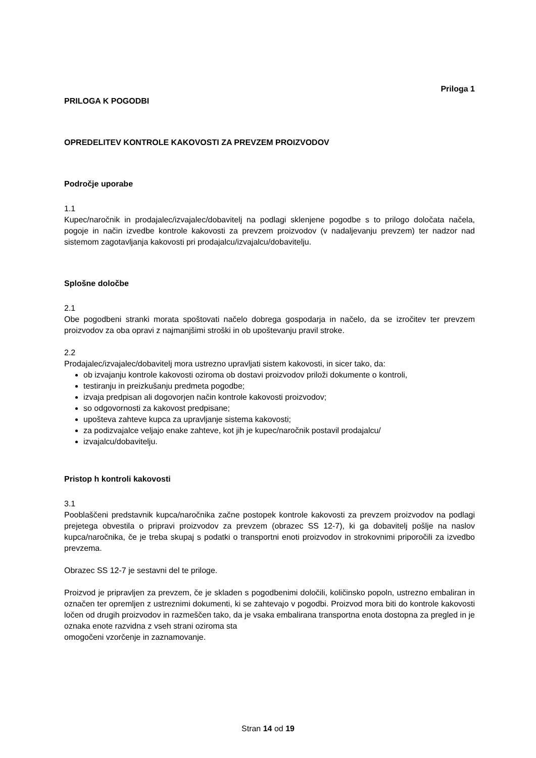Priloga 1
PRILOGA K POGODBI
OPREDELITEV KONTROLE KAKOVOSTI ZA PREVZEM PROIZVODOV
Področje uporabe
1.1
Kupec/naročnik in prodajalec/izvajalec/dobavitelj na podlagi sklenjene pogodbe s to prilogo določata načela, pogoje in način izvedbe kontrole kakovosti za prevzem proizvodov (v nadaljevanju prevzem) ter nadzor nad sistemom zagotavljanja kakovosti pri prodajalcu/izvajalcu/dobavitelju.
Splošne določbe
2.1
Obe pogodbeni stranki morata spoštovati načelo dobrega gospodarja in načelo, da se izročitev ter prevzem proizvodov za oba opravi z najmanjšimi stroški in ob upoštevanju pravil stroke.
2.2
Prodajalec/izvajalec/dobavitelj mora ustrezno upravljati sistem kakovosti, in sicer tako, da:
ob izvajanju kontrole kakovosti oziroma ob dostavi proizvodov priloži dokumente o kontroli,
testiranju in preizkušanju predmeta pogodbe;
izvaja predpisan ali dogovorjen način kontrole kakovosti proizvodov;
so odgovornosti za kakovost predpisane;
upošteva zahteve kupca za upravljanje sistema kakovosti;
za podizvajalce veljajo enake zahteve, kot jih je kupec/naročnik postavil prodajalcu/
izvajalcu/dobavitelju.
Pristop h kontroli kakovosti
3.1
Pooblaščeni predstavnik kupca/naročnika začne postopek kontrole kakovosti za prevzem proizvodov na podlagi prejetega obvestila o pripravi proizvodov za prevzem (obrazec SS 12-7), ki ga dobavitelj pošlje na naslov kupca/naročnika, če je treba skupaj s podatki o transportni enoti proizvodov in strokovnimi priporočili za izvedbo prevzema.
Obrazec SS 12-7 je sestavni del te priloge.
Proizvod je pripravljen za prevzem, če je skladen s pogodbenimi določili, količinsko popoln, ustrezno embaliran in označen ter opremljen z ustreznimi dokumenti, ki se zahtevajo v pogodbi. Proizvod mora biti do kontrole kakovosti ločen od drugih proizvodov in razmeščen tako, da je vsaka embalirana transportna enota dostopna za pregled in je oznaka enote razvidna z vseh strani oziroma sta
omogočeni vzorčenje in zaznamovanje.
Stran 14 od 19